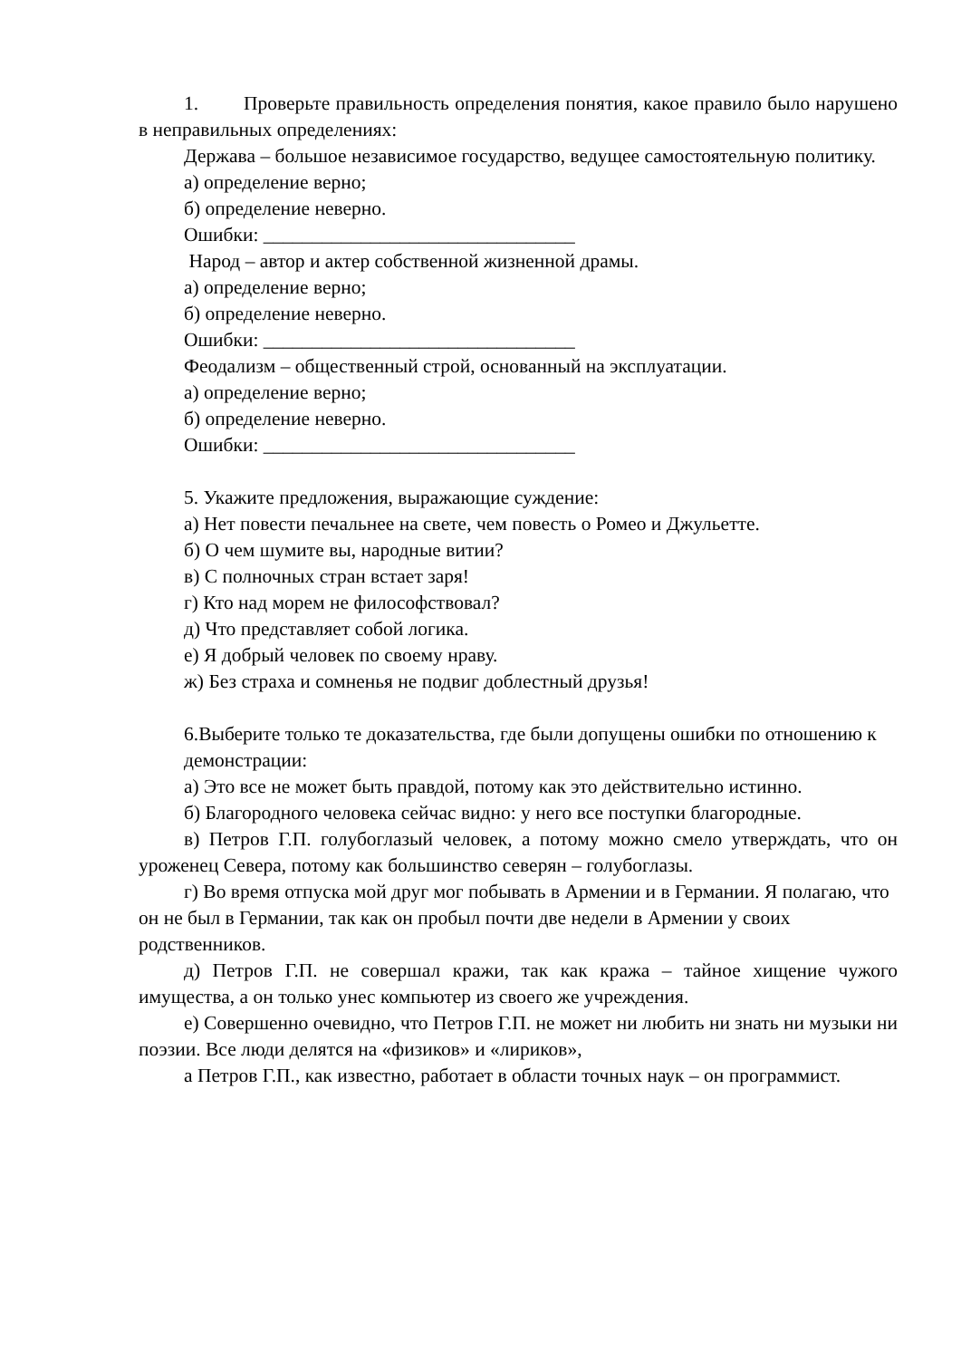1. Проверьте правильность определения понятия, какое правило было нарушено в неправильных определениях:
Держава – большое независимое государство, ведущее самостоятельную политику.
а) определение верно;
б) определение неверно.
Ошибки: ________________________________
Народ – автор и актер собственной жизненной драмы.
а) определение верно;
б) определение неверно.
Ошибки: ________________________________
Феодализм – общественный строй, основанный на эксплуатации.
а) определение верно;
б) определение неверно.
Ошибки: ________________________________
5. Укажите предложения, выражающие суждение:
а) Нет повести печальнее на свете, чем повесть о Ромео и Джульетте.
б) О чем шумите вы, народные витии?
в) С полночных стран встает заря!
г) Кто над морем не философствовал?
д) Что представляет собой логика.
е) Я добрый человек по своему нраву.
ж) Без страха и сомненья не подвиг доблестный друзья!
6.Выберите только те доказательства, где были допущены ошибки по отношению к демонстрации:
а) Это все не может быть правдой, потому как это действительно истинно.
б) Благородного человека сейчас видно: у него все поступки благородные.
в) Петров Г.П. голубоглазый человек, а потому можно смело утверждать, что он уроженец Севера, потому как большинство северян – голубоглазы.
г) Во время отпуска мой друг мог побывать в Армении и в Германии. Я полагаю, что он не был в Германии, так как он пробыл почти две недели в Армении у своих родственников.
д) Петров Г.П. не совершал кражи, так как кража – тайное хищение чужого имущества, а он только унес компьютер из своего же учреждения.
е) Совершенно очевидно, что Петров Г.П. не может ни любить ни знать ни музыки ни поэзии. Все люди делятся на «физиков» и «лириков»,
а Петров Г.П., как известно, работает в области точных наук – он программист.